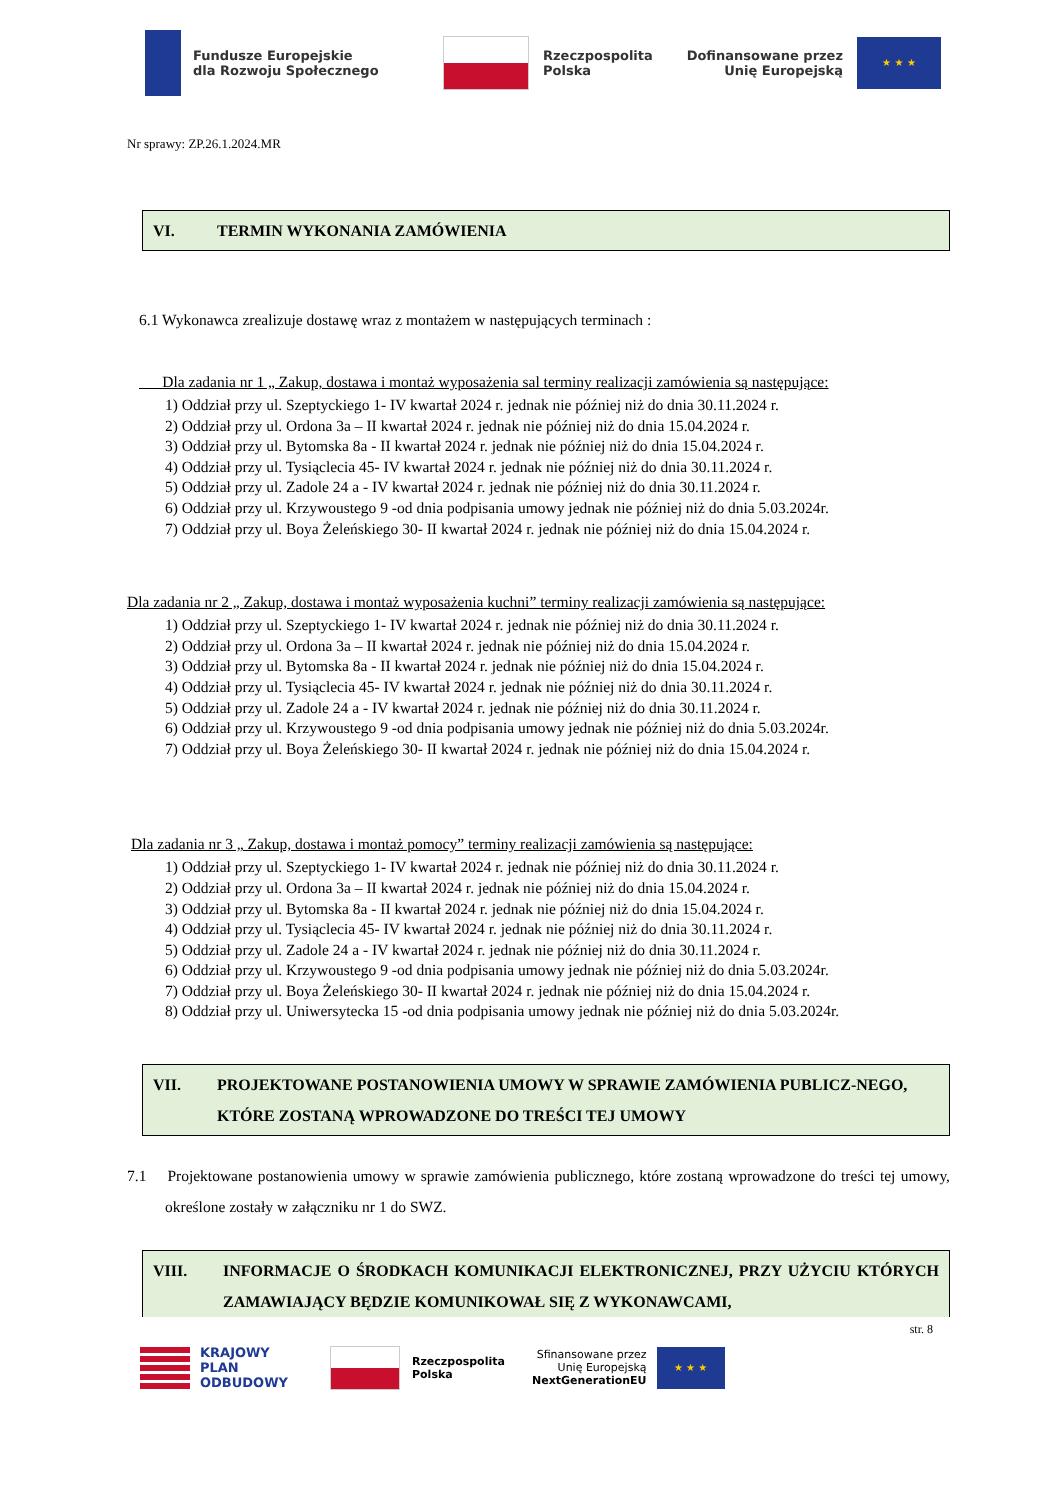Fundusze Europejskie
dla Rozwoju Społecznego
Rzeczpospolita
Polska
Dofinansowane przez
Unię Europejską
★ ★ ★
Nr sprawy: ZP.26.1.2024.MR
VI. TERMIN WYKONANIA ZAMÓWIENIA
6.1 Wykonawca zrealizuje dostawę wraz z montażem w następujących terminach :
Dla zadania nr 1 „ Zakup, dostawa i montaż wyposażenia sal terminy realizacji zamówienia są następujące:
1) Oddział przy ul. Szeptyckiego 1- IV kwartał 2024 r. jednak nie później niż do dnia 30.11.2024 r.
2) Oddział przy ul. Ordona 3a – II kwartał 2024 r. jednak nie później niż do dnia 15.04.2024 r.
3) Oddział przy ul. Bytomska 8a - II kwartał 2024 r. jednak nie później niż do dnia 15.04.2024 r.
4) Oddział przy ul. Tysiąclecia 45- IV kwartał 2024 r. jednak nie później niż do dnia 30.11.2024 r.
5) Oddział przy ul. Zadole 24 a - IV kwartał 2024 r. jednak nie później niż do dnia 30.11.2024 r.
6) Oddział przy ul. Krzywoustego 9 -od dnia podpisania umowy jednak nie później niż do dnia 5.03.2024r.
7) Oddział przy ul. Boya Żeleńskiego 30- II kwartał 2024 r. jednak nie później niż do dnia 15.04.2024 r.
Dla zadania nr 2 „ Zakup, dostawa i montaż wyposażenia kuchni” terminy realizacji zamówienia są następujące:
1) Oddział przy ul. Szeptyckiego 1- IV kwartał 2024 r. jednak nie później niż do dnia 30.11.2024 r.
2) Oddział przy ul. Ordona 3a – II kwartał 2024 r. jednak nie później niż do dnia 15.04.2024 r.
3) Oddział przy ul. Bytomska 8a - II kwartał 2024 r. jednak nie później niż do dnia 15.04.2024 r.
4) Oddział przy ul. Tysiąclecia 45- IV kwartał 2024 r. jednak nie później niż do dnia 30.11.2024 r.
5) Oddział przy ul. Zadole 24 a - IV kwartał 2024 r. jednak nie później niż do dnia 30.11.2024 r.
6) Oddział przy ul. Krzywoustego 9 -od dnia podpisania umowy jednak nie później niż do dnia 5.03.2024r.
7) Oddział przy ul. Boya Żeleńskiego 30- II kwartał 2024 r. jednak nie później niż do dnia 15.04.2024 r.
Dla zadania nr 3 „ Zakup, dostawa i montaż pomocy” terminy realizacji zamówienia są następujące:
1) Oddział przy ul. Szeptyckiego 1- IV kwartał 2024 r. jednak nie później niż do dnia 30.11.2024 r.
2) Oddział przy ul. Ordona 3a – II kwartał 2024 r. jednak nie później niż do dnia 15.04.2024 r.
3) Oddział przy ul. Bytomska 8a - II kwartał 2024 r. jednak nie później niż do dnia 15.04.2024 r.
4) Oddział przy ul. Tysiąclecia 45- IV kwartał 2024 r. jednak nie później niż do dnia 30.11.2024 r.
5) Oddział przy ul. Zadole 24 a - IV kwartał 2024 r. jednak nie później niż do dnia 30.11.2024 r.
6) Oddział przy ul. Krzywoustego 9 -od dnia podpisania umowy jednak nie później niż do dnia 5.03.2024r.
7) Oddział przy ul. Boya Żeleńskiego 30- II kwartał 2024 r. jednak nie później niż do dnia 15.04.2024 r.
8) Oddział przy ul. Uniwersytecka 15 -od dnia podpisania umowy jednak nie później niż do dnia 5.03.2024r.
VII. PROJEKTOWANE POSTANOWIENIA UMOWY W SPRAWIE ZAMÓWIENIA PUBLICZ-NEGO, KTÓRE ZOSTANĄ WPROWADZONE DO TREŚCI TEJ UMOWY
7.1 Projektowane postanowienia umowy w sprawie zamówienia publicznego, które zostaną wprowadzone do treści tej umowy, określone zostały w załączniku nr 1 do SWZ.
VIII. INFORMACJE O ŚRODKACH KOMUNIKACJI ELEKTRONICZNEJ, PRZY UŻYCIU KTÓRYCH ZAMAWIAJĄCY BĘDZIE KOMUNIKOWAŁ SIĘ Z WYKONAWCAMI,
str. 8
KRAJOWY
PLAN
ODBUDOWY
Rzeczpospolita
Polska
Sfinansowane przez
Unię Europejską
NextGenerationEU
★ ★ ★